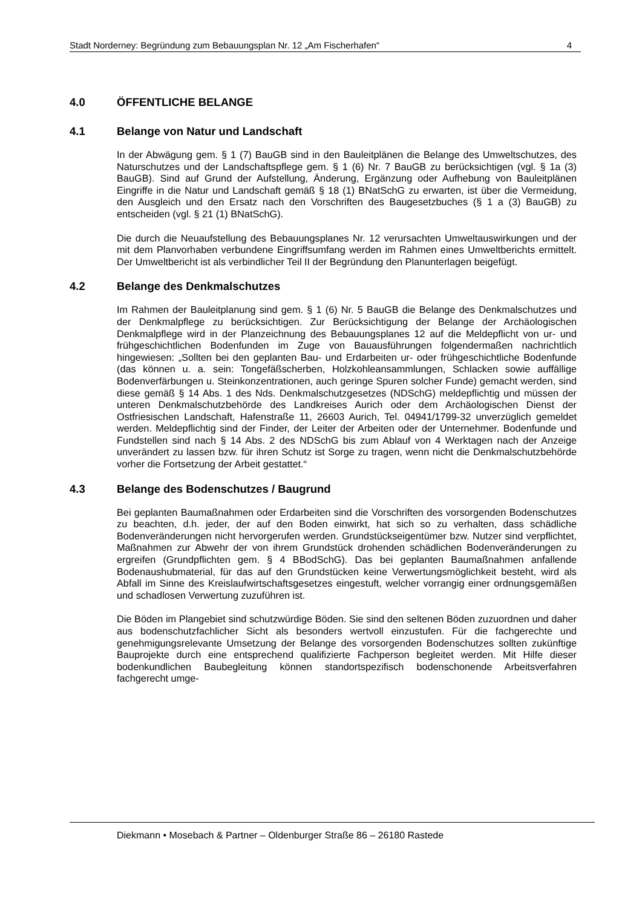Stadt Norderney: Begründung zum Bebauungsplan Nr. 12 „Am Fischerhafen“4
4.0 ÖFFENTLICHE BELANGE
4.1 Belange von Natur und Landschaft
In der Abwägung gem. § 1 (7) BauGB sind in den Bauleitplänen die Belange des Umweltschutzes, des Naturschutzes und der Landschaftspflege gem. § 1 (6) Nr. 7 BauGB zu berücksichtigen (vgl. § 1a (3) BauGB). Sind auf Grund der Aufstellung, Änderung, Ergänzung oder Aufhebung von Bauleitplänen Eingriffe in die Natur und Landschaft gemäß § 18 (1) BNatSchG zu erwarten, ist über die Vermeidung, den Ausgleich und den Ersatz nach den Vorschriften des Baugesetzbuches (§ 1 a (3) BauGB) zu entscheiden (vgl. § 21 (1) BNatSchG).
Die durch die Neuaufstellung des Bebauungsplanes Nr. 12 verursachten Umweltauswirkungen und der mit dem Planvorhaben verbundene Eingriffsumfang werden im Rahmen eines Umweltberichts ermittelt. Der Umweltbericht ist als verbindlicher Teil II der Begründung den Planunterlagen beigefügt.
4.2 Belange des Denkmalschutzes
Im Rahmen der Bauleitplanung sind gem. § 1 (6) Nr. 5 BauGB die Belange des Denkmalschutzes und der Denkmalpflege zu berücksichtigen. Zur Berücksichtigung der Belange der Archäologischen Denkmalpflege wird in der Planzeichnung des Bebauungsplanes 12 auf die Meldepflicht von ur- und frühgeschichtlichen Bodenfunden im Zuge von Bauausführungen folgendermaßen nachrichtlich hingewiesen: „Sollten bei den geplanten Bau- und Erdarbeiten ur- oder frühgeschichtliche Bodenfunde (das können u. a. sein: Tongefäßscherben, Holzkohleansammlungen, Schlacken sowie auffällige Bodenverfärbungen u. Steinkonzentrationen, auch geringe Spuren solcher Funde) gemacht werden, sind diese gemäß § 14 Abs. 1 des Nds. Denkmalschutzgesetzes (NDSchG) meldepflichtig und müssen der unteren Denkmalschutzbehörde des Landkreises Aurich oder dem Archäologischen Dienst der Ostfriesischen Landschaft, Hafenstraße 11, 26603 Aurich, Tel. 04941/1799-32 unverzüglich gemeldet werden. Meldepflichtig sind der Finder, der Leiter der Arbeiten oder der Unternehmer. Bodenfunde und Fundstellen sind nach § 14 Abs. 2 des NDSchG bis zum Ablauf von 4 Werktagen nach der Anzeige unverändert zu lassen bzw. für ihren Schutz ist Sorge zu tragen, wenn nicht die Denkmalschutzbehörde vorher die Fortsetzung der Arbeit gestattet.“
4.3 Belange des Bodenschutzes / Baugrund
Bei geplanten Baumaßnahmen oder Erdarbeiten sind die Vorschriften des vorsorgenden Bodenschutzes zu beachten, d.h. jeder, der auf den Boden einwirkt, hat sich so zu verhalten, dass schädliche Bodenveränderungen nicht hervorgerufen werden. Grundstückseigentümer bzw. Nutzer sind verpflichtet, Maßnahmen zur Abwehr der von ihrem Grundstück drohenden schädlichen Bodenveränderungen zu ergreifen (Grundpflichten gem. § 4 BBodSchG). Das bei geplanten Baumaßnahmen anfallende Bodenaushubmaterial, für das auf den Grundstücken keine Verwertungsmöglichkeit besteht, wird als Abfall im Sinne des Kreislaufwirtschaftsgesetzes eingestuft, welcher vorrangig einer ordnungsgemäßen und schadlosen Verwertung zuzuführen ist.
Die Böden im Plangebiet sind schutzwürdige Böden. Sie sind den seltenen Böden zuzuordnen und daher aus bodenschutzfachlicher Sicht als besonders wertvoll einzustufen. Für die fachgerechte und genehmigungsrelevante Umsetzung der Belange des vorsorgenden Bodenschutzes sollten zukünftige Bauprojekte durch eine entsprechend qualifizierte Fachperson begleitet werden. Mit Hilfe dieser bodenkundlichen Baubegleitung können standortspezifisch bodenschonende Arbeitsverfahren fachgerecht umge-
Diekmann • Mosebach & Partner – Oldenburger Straße 86 – 26180 Rastede